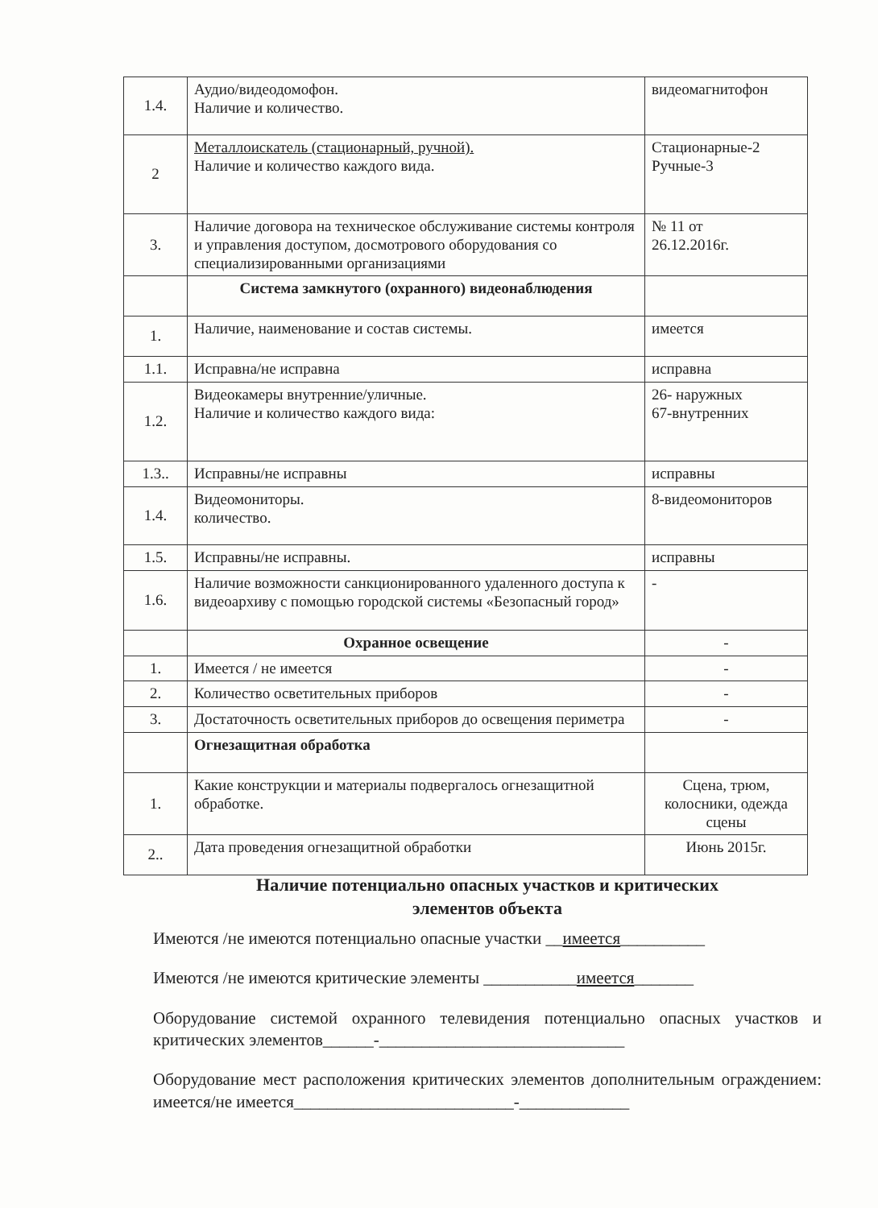| 1.4. | Аудио/видеодомофон. Наличие и количество. | видеомагнитофон |
| 2 | Металлоискатель (стационарный, ручной). Наличие и количество каждого вида. | Стационарные-2 Ручные-3 |
| 3. | Наличие договора на техническое обслуживание системы контроля и управления доступом, досмотрового оборудования со специализированными организациями | № 11 от 26.12.2016г. |
| | Система замкнутого (охранного) видеонаблюдения | |
| 1. | Наличие, наименование и состав системы. | имеется |
| 1.1. | Исправна/не исправна | исправна |
| 1.2. | Видеокамеры внутренние/уличные. Наличие и количество каждого вида: | 26- наружных 67-внутренних |
| 1.3.. | Исправны/не исправны | исправны |
| 1.4. | Видеомониторы. количество. | 8-видеомониторов |
| 1.5. | Исправны/не исправны. | исправны |
| 1.6. | Наличие возможности санкционированного удаленного доступа к видеоархиву с помощью городской системы «Безопасный город» | - |
| | Охранное освещение | - |
| 1. | Имеется / не имеется | - |
| 2. | Количество осветительных приборов | - |
| 3. | Достаточность осветительных приборов до освещения периметра | - |
| | Огнезащитная обработка | |
| 1. | Какие конструкции и материалы подвергалось огнезащитной обработке. | Сцена, трюм, колосники, одежда сцены |
| 2.. | Дата проведения огнезащитной обработки | Июнь 2015г. |
Наличие потенциально опасных участков и критических
элементов объекта
Имеются /не имеются потенциально опасные участки __имеется__________
Имеются /не имеются критические элементы ___________имеется_______
Оборудование системой охранного телевидения потенциально опасных участков и критических элементов______-_____________________________
Оборудование мест расположения критических элементов дополнительным ограждением: имеется/не имеется__________________________-_____________